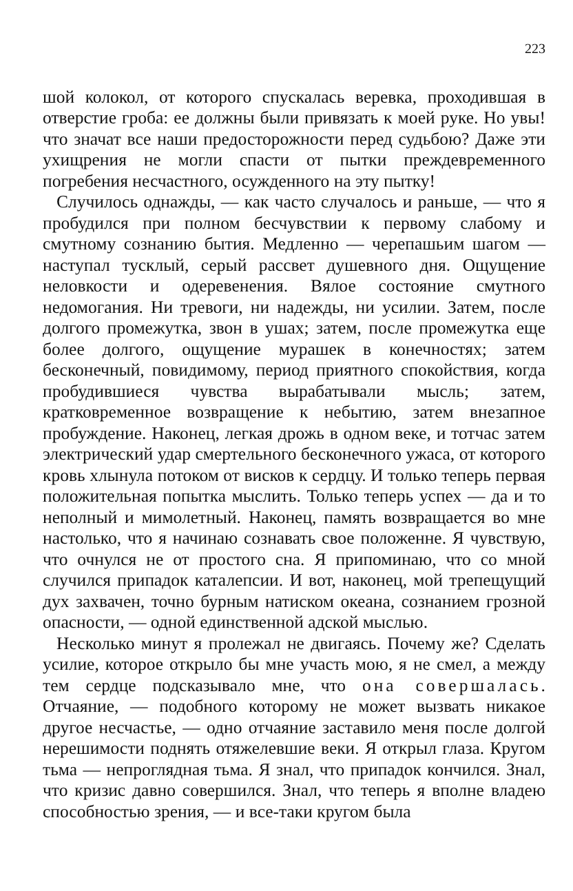223
шой колокол, от которого спускалась веревка, проходившая в отверстие гроба: ее должны были привязать к моей руке. Но увы! что значат все наши предосторожности перед судьбою? Даже эти ухищрения не могли спасти от пытки преждевременного погребения несчастного, осужденного на эту пытку!
Случилось однажды, — как часто случалось и раньше, — что я пробудился при полном бесчувствии к первому слабому и смутному сознанию бытия. Медленно — черепашьим шагом — наступал тусклый, серый рассвет душевного дня. Ощущение неловкости и одеревенения. Вялое состояние смутного недомогания. Ни тревоги, ни надежды, ни усилии. Затем, после долгого промежутка, звон в ушах; затем, после промежутка еще более долгого, ощущение мурашек в конечностях; затем бесконечный, повидимому, период приятного спокойствия, когда пробудившиеся чувства вырабатывали мысль; затем, кратковременное возвращение к небытию, затем внезапное пробуждение. Наконец, легкая дрожь в одном веке, и тотчас затем электрический удар смертельного бесконечного ужаса, от которого кровь хлынула потоком от висков к сердцу. И только теперь первая положительная попытка мыслить. Только теперь успех — да и то неполный и мимолетный. Наконец, память возвращается во мне настолько, что я начинаю сознавать свое положенне. Я чувствую, что очнулся не от простого сна. Я припоминаю, что со мной случился припадок каталепсии. И вот, наконец, мой трепещущий дух захвачен, точно бурным натиском океана, сознанием грозной опасности, — одной единственной адской мыслью.
Несколько минут я пролежал не двигаясь. Почему же? Сделать усилие, которое открыло бы мне участь мою, я не смел, а между тем сердце подсказывало мне, что она совершалась. Отчаяние, — подобного которому не может вызвать никакое другое несчастье, — одно отчаяние заставило меня после долгой нерешимости поднять отяжелевшие веки. Я открыл глаза. Кругом тьма — непроглядная тьма. Я знал, что припадок кончился. Знал, что кризис давно совершился. Знал, что теперь я вполне владею способностью зрения, — и все-таки кругом была